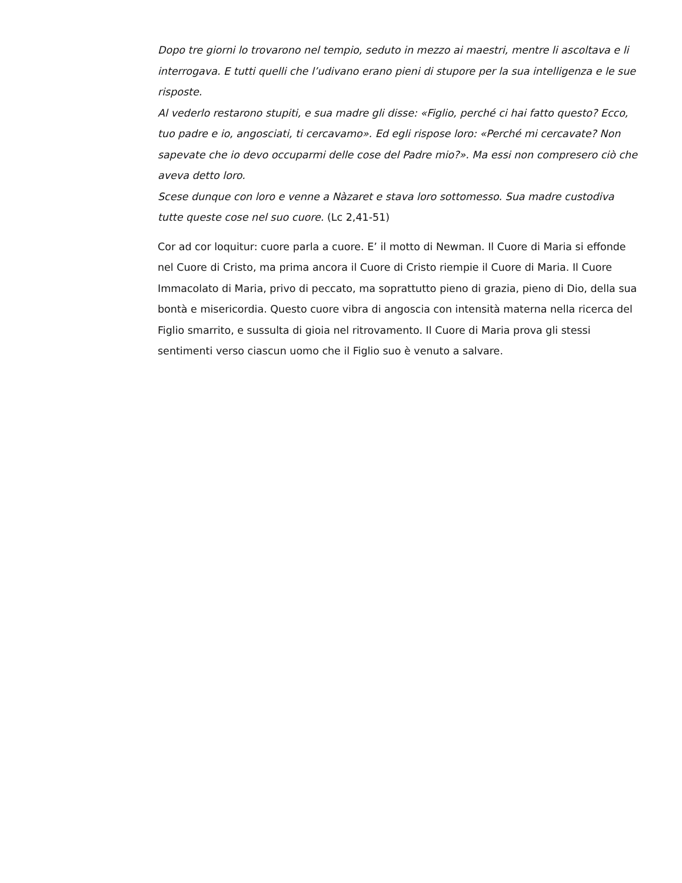Dopo tre giorni lo trovarono nel tempio, seduto in mezzo ai maestri, mentre li ascoltava e li interrogava. E tutti quelli che l’udivano erano pieni di stupore per la sua intelligenza e le sue risposte.
Al vederlo restarono stupiti, e sua madre gli disse: «Figlio, perché ci hai fatto questo? Ecco, tuo padre e io, angosciati, ti cercavamo». Ed egli rispose loro: «Perché mi cercavate? Non sapevate che io devo occuparmi delle cose del Padre mio?». Ma essi non compresero ciò che aveva detto loro.
Scese dunque con loro e venne a Nàzaret e stava loro sottomesso. Sua madre custodiva tutte queste cose nel suo cuore. (Lc 2,41-51)
Cor ad cor loquitur: cuore parla a cuore. E’ il motto di Newman. Il Cuore di Maria si effonde nel Cuore di Cristo, ma prima ancora il Cuore di Cristo riempie il Cuore di Maria. Il Cuore Immacolato di Maria, privo di peccato, ma soprattutto pieno di grazia, pieno di Dio, della sua bontà e misericordia. Questo cuore vibra di angoscia con intensità materna nella ricerca del Figlio smarrito, e sussulta di gioia nel ritrovamento. Il Cuore di Maria prova gli stessi sentimenti verso ciascun uomo che il Figlio suo è venuto a salvare.